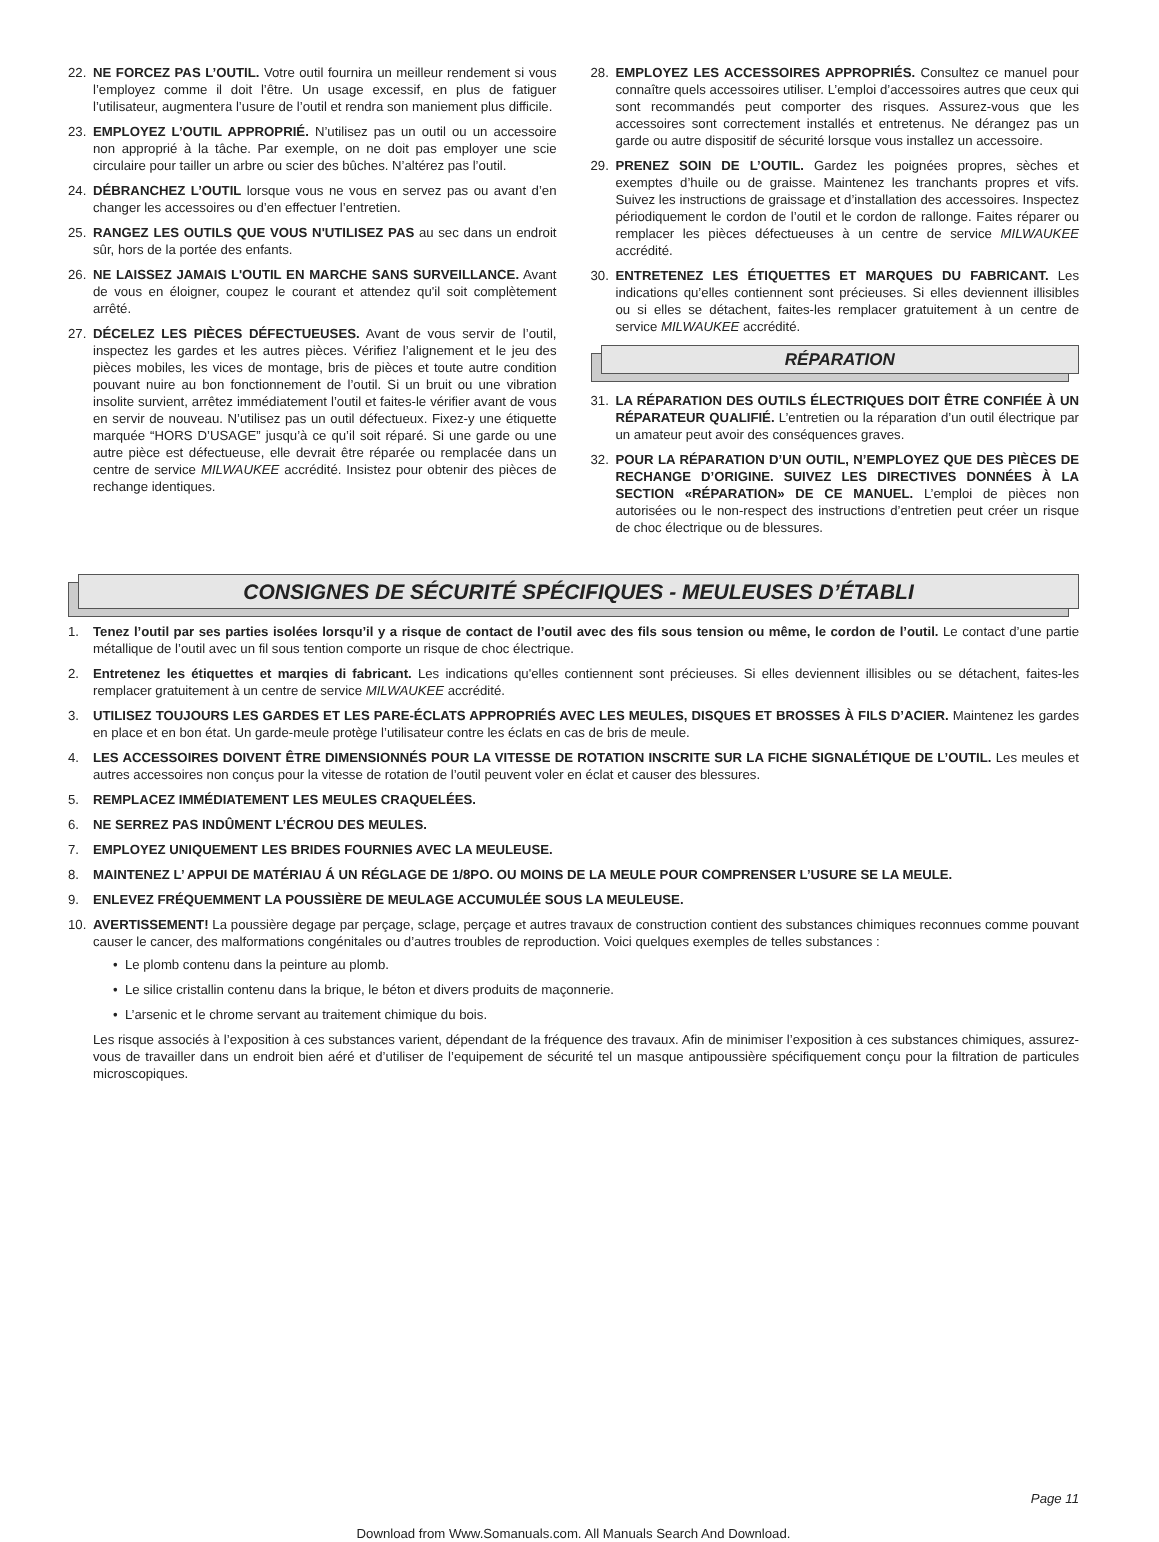22. NE FORCEZ PAS L’OUTIL. Votre outil fournira un meilleur rendement si vous l’employez comme il doit l’être. Un usage excessif, en plus de fatiguer l’utilisateur, augmentera l’usure de l’outil et rendra son maniement plus difficile.
23. EMPLOYEZ L’OUTIL APPROPRIÉ. N’utilisez pas un outil ou un accessoire non approprié à la tâche. Par exemple, on ne doit pas employer une scie circulaire pour tailler un arbre ou scier des bûches. N’altérez pas l’outil.
24. DÉBRANCHEZ L’OUTIL lorsque vous ne vous en servez pas ou avant d’en changer les accessoires ou d’en effectuer l’entretien.
25. RANGEZ LES OUTILS QUE VOUS N'UTILISEZ PAS au sec dans un endroit sûr, hors de la portée des enfants.
26. NE LAISSEZ JAMAIS L'OUTIL EN MARCHE SANS SURVEILLANCE. Avant de vous en éloigner, coupez le courant et attendez qu'il soit complètement arrêté.
27. DÉCELEZ LES PIÈCES DÉFECTUEUSES. Avant de vous servir de l’outil, inspectez les gardes et les autres pièces. Vérifiez l’alignement et le jeu des pièces mobiles, les vices de montage, bris de pièces et toute autre condition pouvant nuire au bon fonctionnement de l’outil. Si un bruit ou une vibration insolite survient, arrêtez immédiatement l’outil et faites-le vérifier avant de vous en servir de nouveau. N’utilisez pas un outil défectueux. Fixez-y une étiquette marquée “HORS D’USAGE” jusqu’à ce qu’il soit réparé. Si une garde ou une autre pièce est défectueuse, elle devrait être réparée ou remplacée dans un centre de service MILWAUKEE accrédité. Insistez pour obtenir des pièces de rechange identiques.
28. EMPLOYEZ LES ACCESSOIRES APPROPRIÉS. Consultez ce manuel pour connaître quels accessoires utiliser. L’emploi d’accessoires autres que ceux qui sont recommandés peut comporter des risques. Assurez-vous que les accessoires sont correctement installés et entretenus. Ne dérangez pas un garde ou autre dispositif de sécurité lorsque vous installez un accessoire.
29. PRENEZ SOIN DE L’OUTIL. Gardez les poignées propres, sèches et exemptes d’huile ou de graisse. Maintenez les tranchants propres et vifs. Suivez les instructions de graissage et d’installation des accessoires. Inspectez périodiquement le cordon de l’outil et le cordon de rallonge. Faites réparer ou remplacer les pièces défectueuses à un centre de service MILWAUKEE accrédité.
30. ENTRETENEZ LES ÉTIQUETTES ET MARQUES DU FABRICANT. Les indications qu’elles contiennent sont précieuses. Si elles deviennent illisibles ou si elles se détachent, faites-les remplacer gratuitement à un centre de service MILWAUKEE accrédité.
RÉPARATION
31. LA RÉPARATION DES OUTILS ÉLECTRIQUES DOIT ÊTRE CONFIÉE À UN RÉPARATEUR QUALIFIÉ. L’entretien ou la réparation d’un outil électrique par un amateur peut avoir des conséquences graves.
32. POUR LA RÉPARATION D’UN OUTIL, N’EMPLOYEZ QUE DES PIÈCES DE RECHANGE D’ORIGINE. SUIVEZ LES DIRECTIVES DONNÉES À LA SECTION «RÉPARATION» DE CE MANUEL. L’emploi de pièces non autorisées ou le non-respect des instructions d’entretien peut créer un risque de choc électrique ou de blessures.
CONSIGNES DE SÉCURITÉ SPÉCIFIQUES - MEULEUSES D’ÉTABLI
1. Tenez l’outil par ses parties isolées lorsqu’il y a risque de contact de l’outil avec des fils sous tension ou même, le cordon de l’outil. Le contact d’une partie métallique de l’outil avec un fil sous tention comporte un risque de choc électrique.
2. Entretenez les étiquettes et marqies di fabricant. Les indications qu'elles contiennent sont précieuses. Si elles deviennent illisibles ou se détachent, faites-les remplacer gratuitement à un centre de service MILWAUKEE accrédité.
3. UTILISEZ TOUJOURS LES GARDES ET LES PARE-ÉCLATS APPROPRIÉS AVEC LES MEULES, DISQUES ET BROSSES À FILS D’ACIER. Maintenez les gardes en place et en bon état. Un garde-meule protège l’utilisateur contre les éclats en cas de bris de meule.
4. LES ACCESSOIRES DOIVENT ÊTRE DIMENSIONNÉS POUR LA VITESSE DE ROTATION INSCRITE SUR LA FICHE SIGNALÉTIQUE DE L’OUTIL. Les meules et autres accessoires non conçus pour la vitesse de rotation de l’outil peuvent voler en éclat et causer des blessures.
5. REMPLACEZ IMMÉDIATEMENT LES MEULES CRAQUELÉES.
6. NE SERREZ PAS INDÛMENT L’ÉCROU DES MEULES.
7. EMPLOYEZ UNIQUEMENT LES BRIDES FOURNIES AVEC LA MEULEUSE.
8. MAINTENEZ L’ APPUI DE MATÉRIAU Á UN RÉGLAGE DE 1/8PO. OU MOINS DE LA MEULE POUR COMPRENSER L’USURE SE LA MEULE.
9. ENLEVEZ FRÉQUEMMENT LA POUSSIÈRE DE MEULAGE ACCUMULÉE SOUS LA MEULEUSE.
10. AVERTISSEMENT! La poussière degage par perçage, sclage, perçage et autres travaux de construction contient des substances chimiques reconnues comme pouvant causer le cancer, des malformations congénitales ou d’autres troubles de reproduction. Voici quelques exemples de telles substances :
• Le plomb contenu dans la peinture au plomb.
• Le silice cristallin contenu dans la brique, le béton et divers produits de maçonnerie.
• L’arsenic et le chrome servant au traitement chimique du bois.
Les risque associés à l’exposition à ces substances varient, dépendant de la fréquence des travaux. Afin de minimiser l’exposition à ces substances chimiques, assurez-vous de travailler dans un endroit bien aéré et d’utiliser de l’equipement de sécurité tel un masque antipoussière spécifiquement conçu pour la filtration de particules microscopiques.
Page 11
Download from Www.Somanuals.com. All Manuals Search And Download.